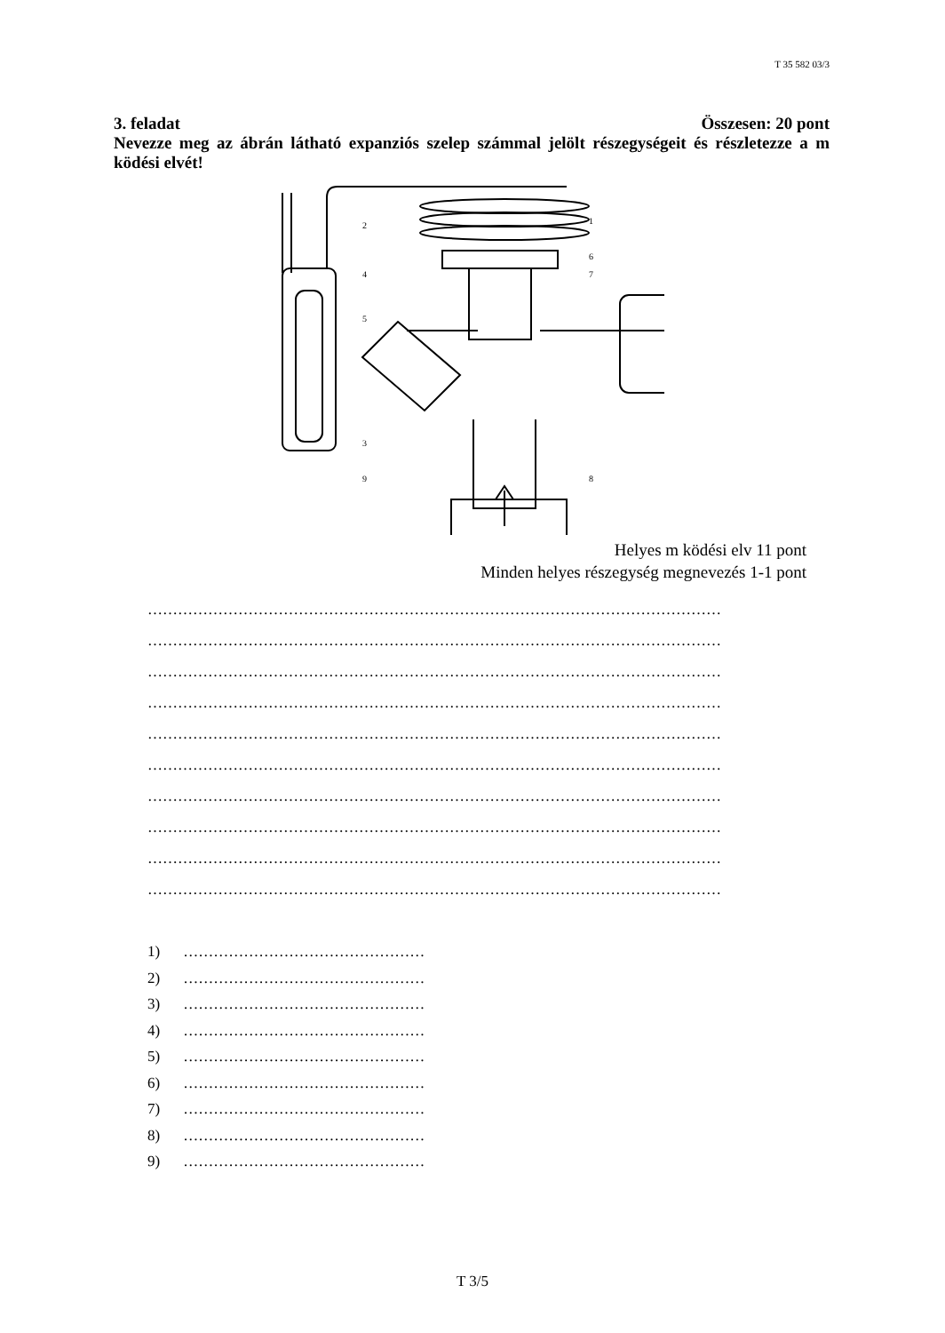T 35 582 03/3
3. feladat Összesen: 20 pont
Nevezze meg az ábrán látható expanziós szelep számmal jelölt részegységeit és részletezze a m ködési elvét!
2
1
6
7
4
5
3
9
8
Helyes m ködési elv 11 pont
Minden helyes részegység megnevezés 1-1 pont
……………………………………………………………………………………………………
……………………………………………………………………………………………………
……………………………………………………………………………………………………
……………………………………………………………………………………………………
……………………………………………………………………………………………………
……………………………………………………………………………………………………
……………………………………………………………………………………………………
……………………………………………………………………………………………………
……………………………………………………………………………………………………
……………………………………………………………………………………………………
1) …………………………………………
2) …………………………………………
3) …………………………………………
4) …………………………………………
5) …………………………………………
6) …………………………………………
7) …………………………………………
8) …………………………………………
9) …………………………………………
T 3/5